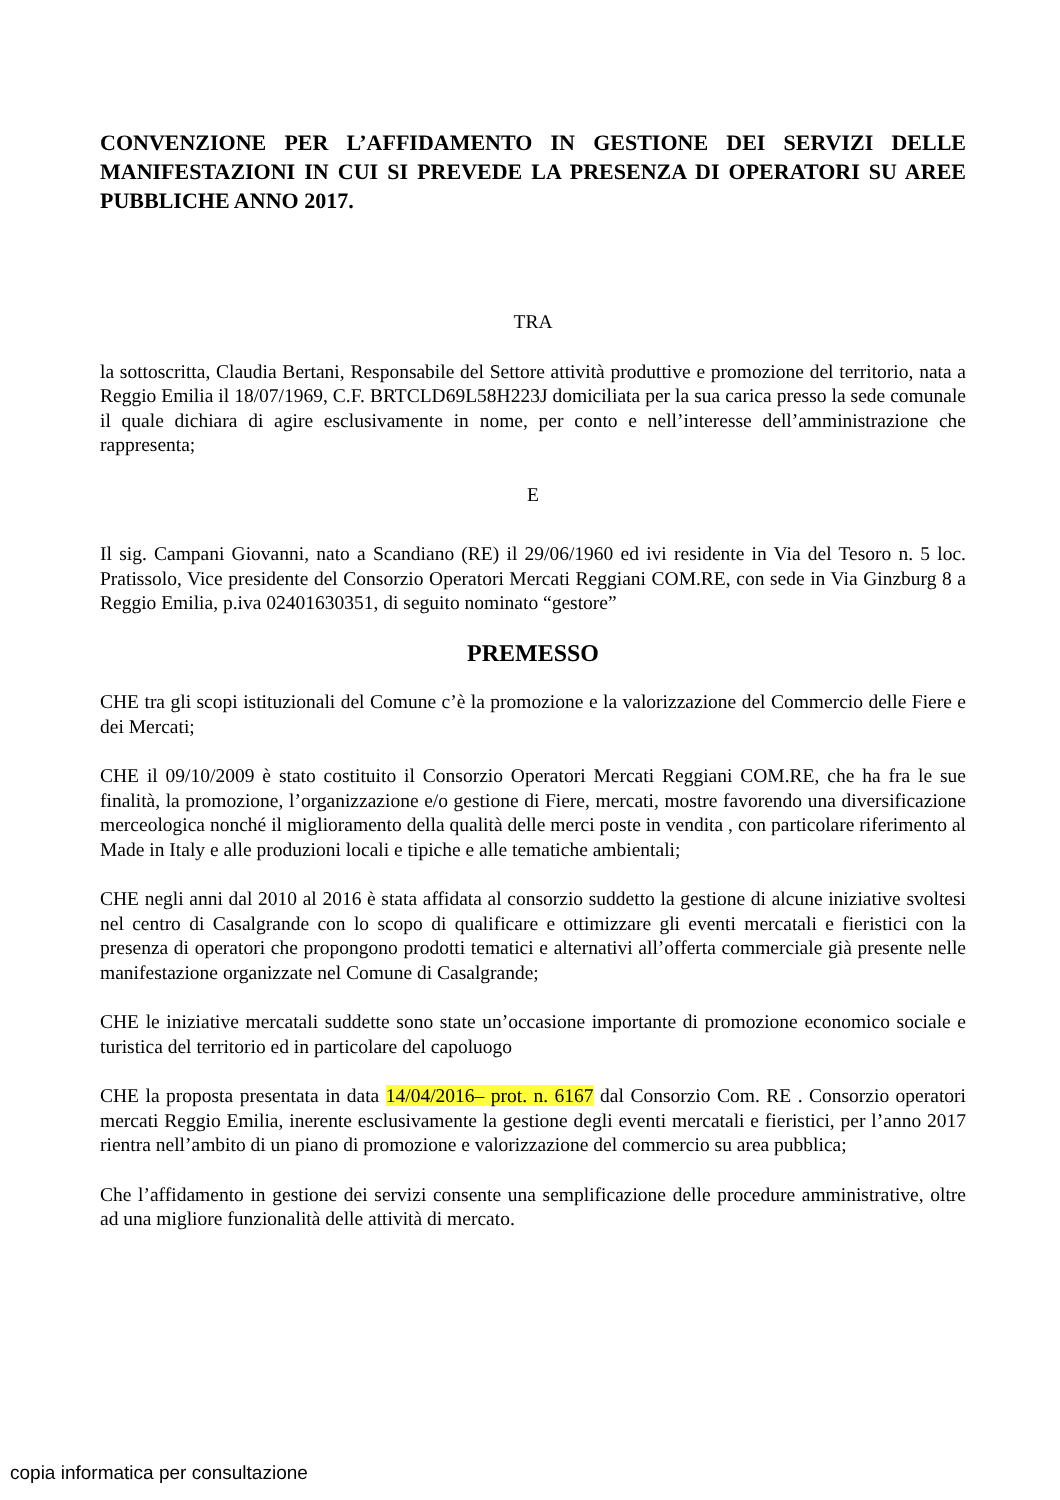CONVENZIONE PER L’AFFIDAMENTO IN GESTIONE DEI SERVIZI DELLE MANIFESTAZIONI IN CUI SI PREVEDE LA PRESENZA DI OPERATORI SU AREE PUBBLICHE ANNO 2017.
TRA
la sottoscritta, Claudia Bertani, Responsabile del Settore attività produttive e promozione del territorio, nata a Reggio Emilia il 18/07/1969, C.F. BRTCLD69L58H223J domiciliata per la sua carica presso la sede comunale il quale dichiara di agire esclusivamente in nome, per conto e nell’interesse dell’amministrazione che rappresenta;
E
Il sig. Campani Giovanni, nato a Scandiano (RE) il 29/06/1960 ed ivi residente in Via del Tesoro n. 5 loc. Pratissolo, Vice presidente del Consorzio Operatori Mercati Reggiani COM.RE, con sede in Via Ginzburg 8 a Reggio Emilia, p.iva 02401630351, di seguito nominato “gestore”
PREMESSO
CHE tra gli scopi istituzionali del Comune c’è la promozione e la valorizzazione del Commercio delle Fiere e dei Mercati;
CHE il 09/10/2009 è stato costituito il Consorzio Operatori Mercati Reggiani COM.RE, che ha fra le sue finalità, la promozione, l’organizzazione e/o gestione di Fiere, mercati, mostre favorendo una diversificazione merceologica nonché il miglioramento della qualità delle merci poste in vendita , con particolare riferimento al Made in Italy e alle produzioni locali e tipiche e alle tematiche ambientali;
CHE negli anni dal 2010 al 2016 è stata affidata al consorzio suddetto la gestione di alcune iniziative svoltesi nel centro di Casalgrande con lo scopo di qualificare e ottimizzare gli eventi mercatali e fieristici con la presenza di operatori che propongono prodotti tematici e alternativi all’offerta commerciale già presente nelle manifestazione organizzate nel Comune di Casalgrande;
CHE le iniziative mercatali suddette sono state un’occasione importante di promozione economico sociale e turistica del territorio ed in particolare del capoluogo
CHE la proposta presentata in data 14/04/2016– prot. n. 6167 dal Consorzio Com. RE . Consorzio operatori mercati Reggio Emilia, inerente esclusivamente la gestione degli eventi mercatali e fieristici, per l’anno 2017 rientra nell’ambito di un piano di promozione e valorizzazione del commercio su area pubblica;
Che l’affidamento in gestione dei servizi consente una semplificazione delle procedure amministrative, oltre ad una migliore funzionalità delle attività di mercato.
copia informatica per consultazione